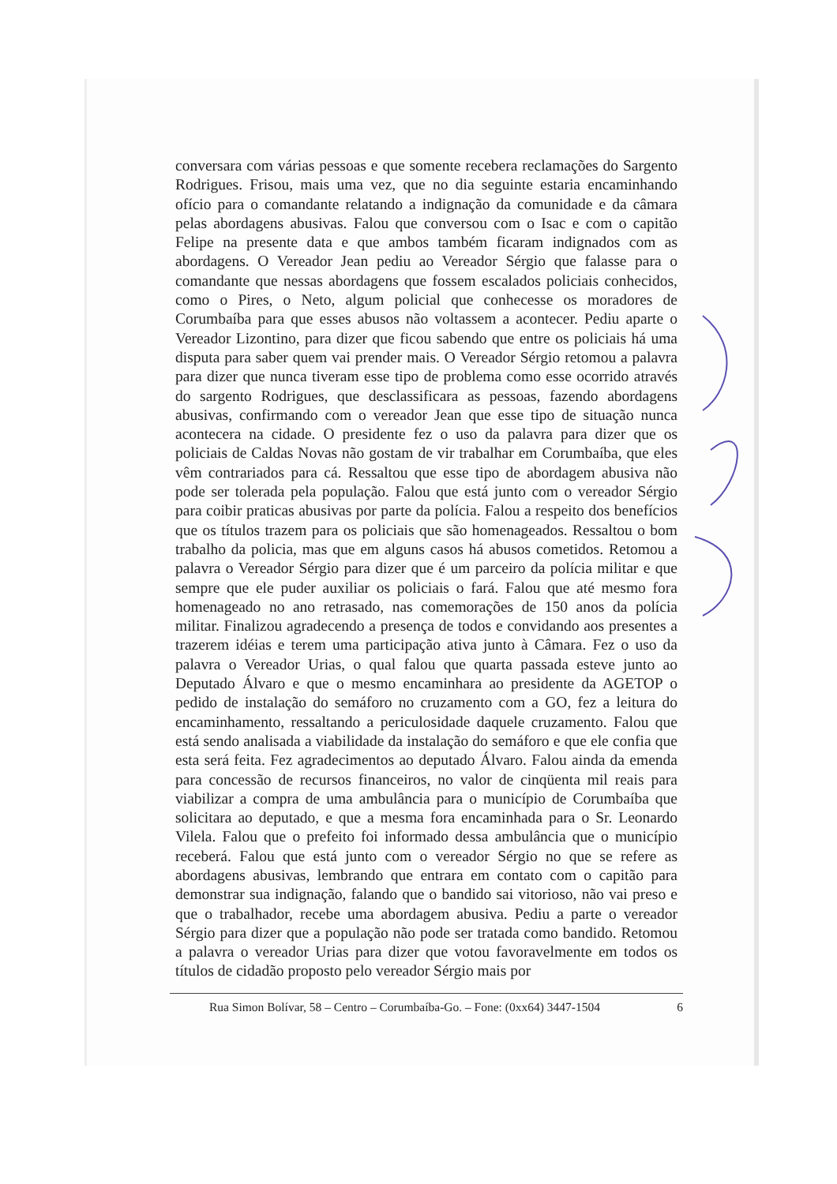conversara com várias pessoas e que somente recebera reclamações do Sargento Rodrigues. Frisou, mais uma vez, que no dia seguinte estaria encaminhando ofício para o comandante relatando a indignação da comunidade e da câmara pelas abordagens abusivas. Falou que conversou com o Isac e com o capitão Felipe na presente data e que ambos também ficaram indignados com as abordagens. O Vereador Jean pediu ao Vereador Sérgio que falasse para o comandante que nessas abordagens que fossem escalados policiais conhecidos, como o Pires, o Neto, algum policial que conhecesse os moradores de Corumbaíba para que esses abusos não voltassem a acontecer. Pediu aparte o Vereador Lizontino, para dizer que ficou sabendo que entre os policiais há uma disputa para saber quem vai prender mais. O Vereador Sérgio retomou a palavra para dizer que nunca tiveram esse tipo de problema como esse ocorrido através do sargento Rodrigues, que desclassificara as pessoas, fazendo abordagens abusivas, confirmando com o vereador Jean que esse tipo de situação nunca acontecera na cidade. O presidente fez o uso da palavra para dizer que os policiais de Caldas Novas não gostam de vir trabalhar em Corumbaíba, que eles vêm contrariados para cá. Ressaltou que esse tipo de abordagem abusiva não pode ser tolerada pela população. Falou que está junto com o vereador Sérgio para coibir praticas abusivas por parte da polícia. Falou a respeito dos benefícios que os títulos trazem para os policiais que são homenageados. Ressaltou o bom trabalho da policia, mas que em alguns casos há abusos cometidos. Retomou a palavra o Vereador Sérgio para dizer que é um parceiro da polícia militar e que sempre que ele puder auxiliar os policiais o fará. Falou que até mesmo fora homenageado no ano retrasado, nas comemorações de 150 anos da polícia militar. Finalizou agradecendo a presença de todos e convidando aos presentes a trazerem idéias e terem uma participação ativa junto à Câmara. Fez o uso da palavra o Vereador Urias, o qual falou que quarta passada esteve junto ao Deputado Álvaro e que o mesmo encaminhara ao presidente da AGETOP o pedido de instalação do semáforo no cruzamento com a GO, fez a leitura do encaminhamento, ressaltando a periculosidade daquele cruzamento. Falou que está sendo analisada a viabilidade da instalação do semáforo e que ele confia que esta será feita. Fez agradecimentos ao deputado Álvaro. Falou ainda da emenda para concessão de recursos financeiros, no valor de cinqüenta mil reais para viabilizar a compra de uma ambulância para o município de Corumbaíba que solicitara ao deputado, e que a mesma fora encaminhada para o Sr. Leonardo Vilela. Falou que o prefeito foi informado dessa ambulância que o município receberá. Falou que está junto com o vereador Sérgio no que se refere as abordagens abusivas, lembrando que entrara em contato com o capitão para demonstrar sua indignação, falando que o bandido sai vitorioso, não vai preso e que o trabalhador, recebe uma abordagem abusiva. Pediu a parte o vereador Sérgio para dizer que a população não pode ser tratada como bandido. Retomou a palavra o vereador Urias para dizer que votou favoravelmente em todos os títulos de cidadão proposto pelo vereador Sérgio mais por
Rua Simon Bolívar, 58 – Centro – Corumbaíba-Go. – Fone: (0xx64) 3447-1504 6